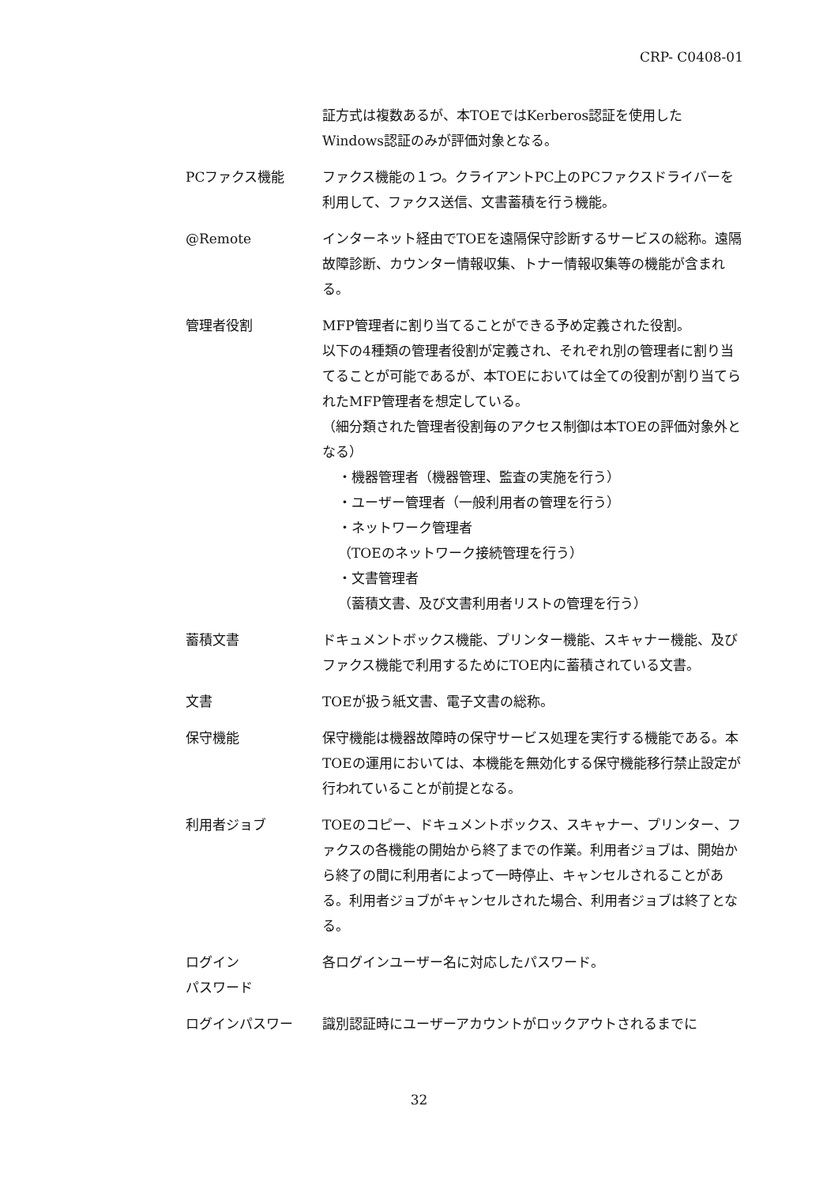CRP- C0408-01
証方式は複数あるが、本TOEではKerberos認証を使用したWindows認証のみが評価対象となる。
PCファクス機能 ファクス機能の１つ。クライアントPC上のPCファクスドライバーを利用して、ファクス送信、文書蓄積を行う機能。
@Remote インターネット経由でTOEを遠隔保守診断するサービスの総称。遠隔故障診断、カウンター情報収集、トナー情報収集等の機能が含まれる。
管理者役割 MFP管理者に割り当てることができる予め定義された役割。
以下の4種類の管理者役割が定義され、それぞれ別の管理者に割り当てることが可能であるが、本TOEにおいては全ての役割が割り当てられたMFP管理者を想定している。
（細分類された管理者役割毎のアクセス制御は本TOEの評価対象外となる）
・機器管理者（機器管理、監査の実施を行う）
・ユーザー管理者（一般利用者の管理を行う）
・ネットワーク管理者
（TOEのネットワーク接続管理を行う）
・文書管理者
（蓄積文書、及び文書利用者リストの管理を行う）
蓄積文書 ドキュメントボックス機能、プリンター機能、スキャナー機能、及びファクス機能で利用するためにTOE内に蓄積されている文書。
文書 TOEが扱う紙文書、電子文書の総称。
保守機能 保守機能は機器故障時の保守サービス処理を実行する機能である。本TOEの運用においては、本機能を無効化する保守機能移行禁止設定が行われていることが前提となる。
利用者ジョブ TOEのコピー、ドキュメントボックス、スキャナー、プリンター、ファクスの各機能の開始から終了までの作業。利用者ジョブは、開始から終了の間に利用者によって一時停止、キャンセルされることがある。利用者ジョブがキャンセルされた場合、利用者ジョブは終了となる。
ログイン
パスワード
各ログインユーザー名に対応したパスワード。
ログインパスワー 識別認証時にユーザーアカウントがロックアウトされるまでに
32